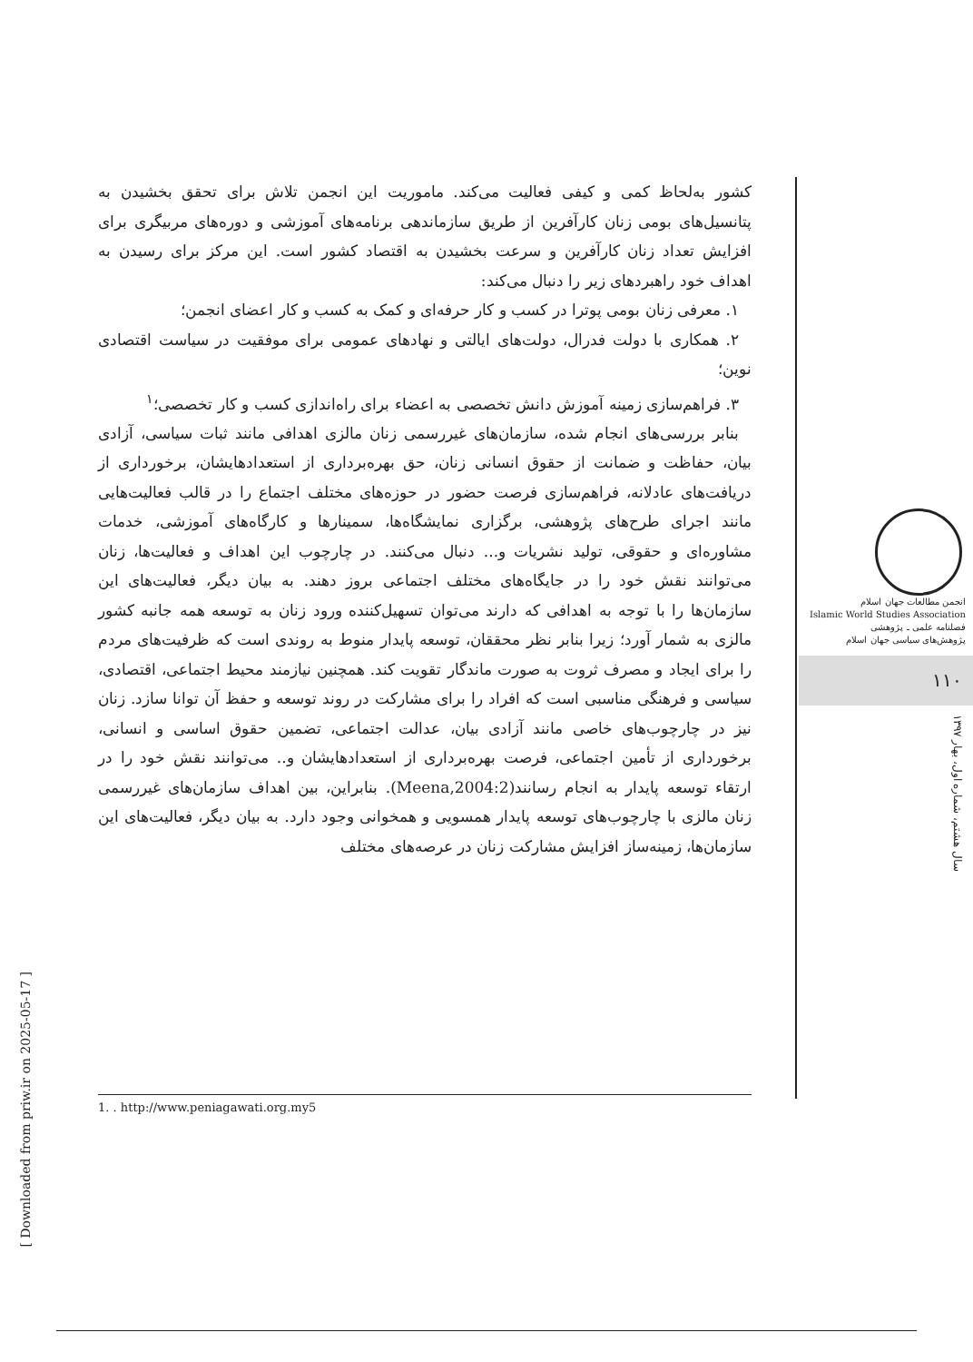کشور به‌لحاظ کمی و کیفی فعالیت می‌کند. ماموریت این انجمن تلاش برای تحقق بخشیدن به پتانسیل‌های بومی زنان کارآفرین از طریق سازماندهی برنامه‌های آموزشی و دوره‌های مربیگری برای افزایش تعداد زنان کارآفرین و سرعت بخشیدن به اقتصاد کشور است. این مرکز برای رسیدن به اهداف خود راهبردهای زیر را دنبال می‌کند:
۱. معرفی زنان بومی پوترا در کسب و کار حرفه‌ای و کمک به کسب و کار اعضای انجمن؛
۲. همکاری با دولت فدرال، دولت‌های ایالتی و نهادهای عمومی برای موفقیت در سیاست اقتصادی نوین؛
۳. فراهم‌سازی زمینه آموزش دانش تخصصی به اعضاء برای راه‌اندازی کسب و کار تخصصی؛<sup>۱</sup>
بنابر بررسی‌های انجام شده، سازمان‌های غیررسمی زنان مالزی اهدافی مانند ثبات سیاسی، آزادی بیان، حفاظت و ضمانت از حقوق انسانی زنان، حق بهره‌برداری از استعدادهایشان، برخورداری از دریافت‌های عادلانه، فراهم‌سازی فرصت حضور در حوزه‌های مختلف اجتماع را در قالب فعالیت‌هایی مانند اجرای طرح‌های پژوهشی، برگزاری نمایشگاه‌ها، سمینارها و کارگاه‌های آموزشی، خدمات مشاوره‌ای و حقوقی، تولید نشریات و... دنبال می‌کنند. در چارچوب این اهداف و فعالیت‌ها، زنان می‌توانند نقش خود را در جایگاه‌های مختلف اجتماعی بروز دهند. به بیان دیگر، فعالیت‌های این سازمان‌ها را با توجه به اهدافی که دارند می‌توان تسهیل‌کننده ورود زنان به توسعه همه جانبه کشور مالزی به شمار آورد؛ زیرا بنابر نظر محققان، توسعه پایدار منوط به روندی است که ظرفیت‌های مردم را برای ایجاد و مصرف ثروت به صورت ماندگار تقویت کند. همچنین نیازمند محیط اجتماعی، اقتصادی، سیاسی و فرهنگی مناسبی است که افراد را برای مشارکت در روند توسعه و حفظ آن توانا سازد. زنان نیز در چارچوب‌های خاصی مانند آزادی بیان، عدالت اجتماعی، تضمین حقوق اساسی و انسانی، برخورداری از تأمین اجتماعی، فرصت بهره‌برداری از استعدادهایشان و.. می‌توانند نقش خود را در ارتقاء توسعه پایدار به انجام رسانند(Meena,2004:2). بنابراین، بین اهداف سازمان‌های غیررسمی زنان مالزی با چارچوب‌های توسعه پایدار همسویی و همخوانی وجود دارد. به بیان دیگر، فعالیت‌های این سازمان‌ها، زمینه‌ساز افزایش مشارکت زنان در عرصه‌های مختلف
انجمن مطالعات جهان اسلام
Islamic World Studies Association
فصلنامه علمی ـ پژوهشی
پژوهش‌های سیاسی جهان اسلام
۱۱۰
سال هشتم، شماره اول، بهار ۱۳۹۷
1. . http://www.peniagawati.org.my5
[ Downloaded from priw.ir on 2025-05-17 ]